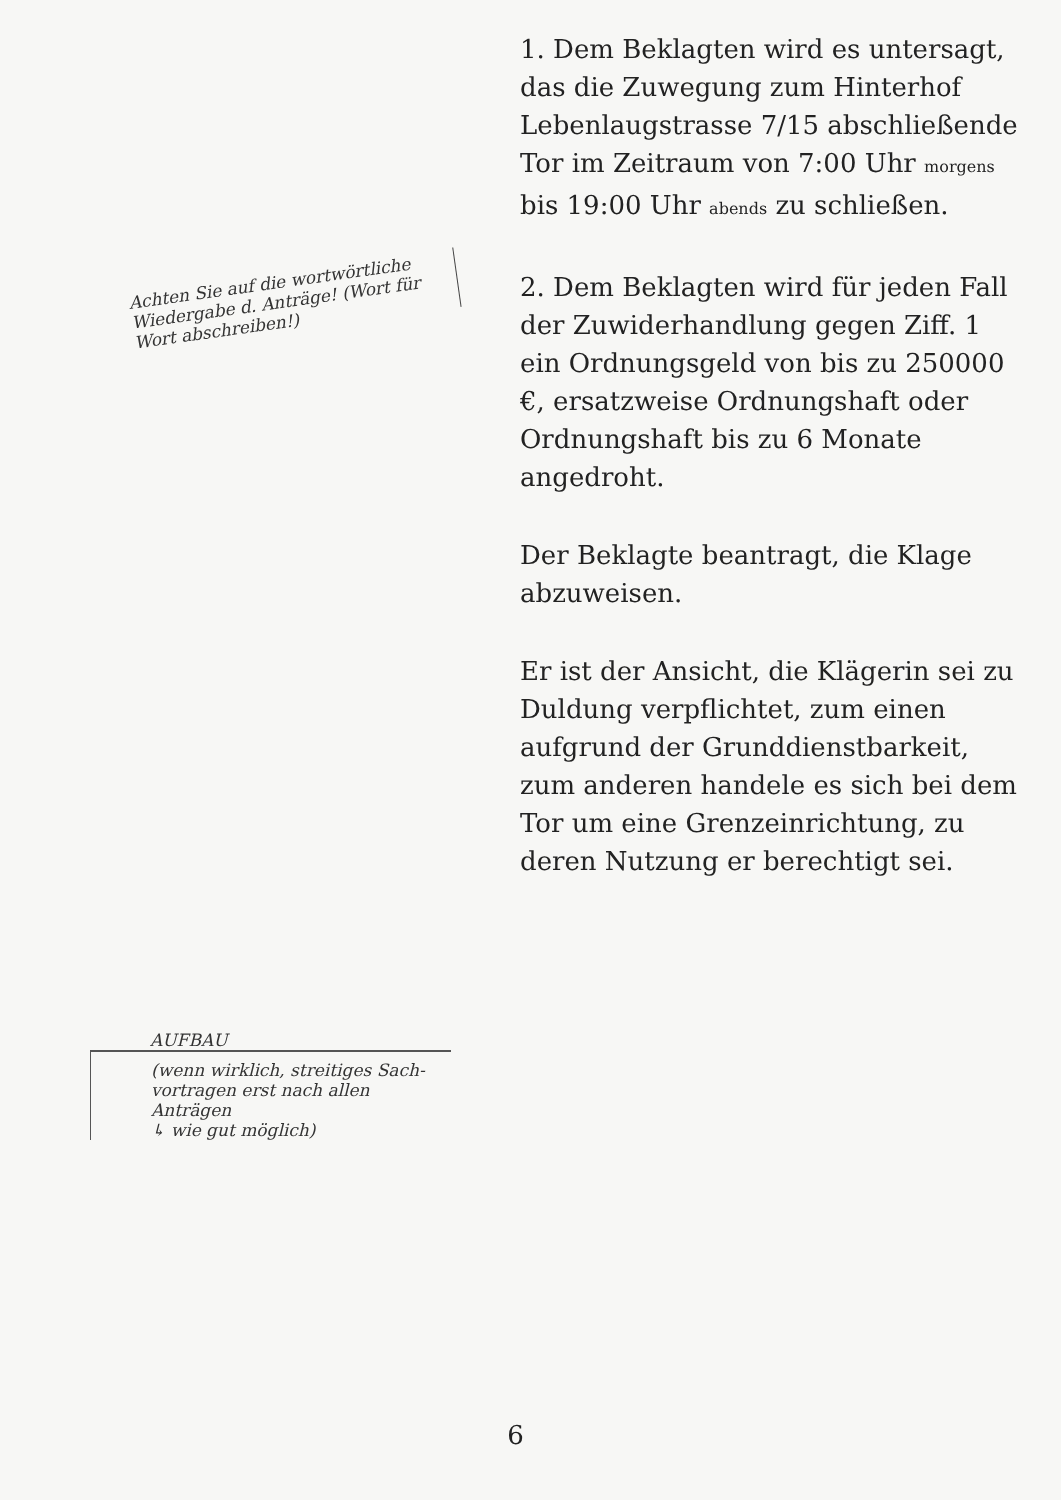Achten Sie auf die wortwörtliche Wiedergabe d. Anträge! (Wort für Wort abschreiben!)
AUFBAU
(wenn wirklich, streitiges Sach-vortragen erst nach allen Anträgen
↳ wie gut möglich)
1. Dem Beklagten wird es untersagt, das die Zuwegung zum Hinterhof Lebenlaugstrasse 7/15 abschließende Tor im Zeitraum von 7:00 Uhr morgens bis 19:00 Uhr abends zu schließen.
2. Dem Beklagten wird für jeden Fall der Zuwiderhandlung gegen Ziff. 1 ein Ordnungsgeld von bis zu 250000 €, ersatzweise Ordnungshaft oder Ordnungshaft bis zu 6 Monate angedroht.
Der Beklagte beantragt, die Klage abzuweisen.
Er ist der Ansicht, die Klägerin sei zu Duldung verpflichtet, zum einen aufgrund der Grunddienstbarkeit, zum anderen handele es sich bei dem Tor um eine Grenzeinrichtung, zu deren Nutzung er berechtigt sei.
6